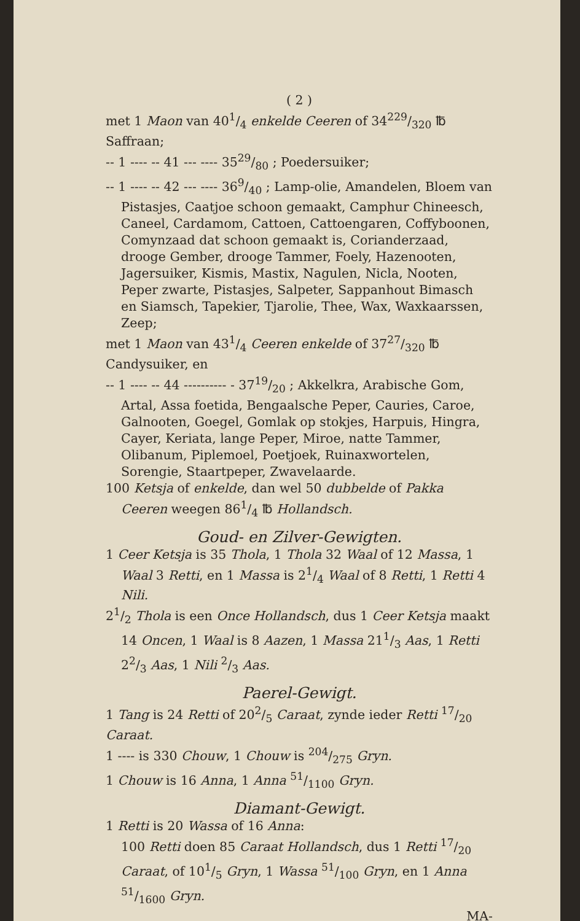( 2 )
met 1 Maon van 401/4 enkelde Ceeren of 34229/320 ℔ Saffraan;
-- 1 ---- -- 41 --- ---- 3529/80 ; Poedersuiker;
-- 1 ---- -- 42 --- ---- 369/40 ; Lamp-olie, Amandelen, Bloem van Pistasjes, Caatjoe schoon gemaakt, Camphur Chineesch, Caneel, Cardamom, Cattoen, Cattoengaren, Coffyboonen, Comynzaad dat schoon gemaakt is, Corianderzaad, drooge Gember, drooge Tammer, Foely, Hazenooten, Jagersuiker, Kismis, Mastix, Nagulen, Nicla, Nooten, Peper zwarte, Pistasjes, Salpeter, Sappanhout Bimasch en Siamsch, Tapekier, Tjarolie, Thee, Wax, Waxkaarssen, Zeep;
met 1 Maon van 431/4 Ceeren enkelde of 3727/320 ℔ Candysuiker, en
-- 1 ---- -- 44 ---------- - 3719/20 ; Akkelkra, Arabische Gom, Artal, Assa foetida, Bengaalsche Peper, Cauries, Caroe, Galnooten, Goegel, Gomlak op stokjes, Harpuis, Hingra, Cayer, Keriata, lange Peper, Miroe, natte Tammer, Olibanum, Piplemoel, Poetjoek, Ruinaxwortelen, Sorengie, Staartpeper, Zwavelaarde.
100 Ketsja of enkelde, dan wel 50 dubbelde of Pakka Ceeren weegen 861/4 ℔ Hollandsch.
Goud- en Zilver-Gewigten.
1 Ceer Ketsja is 35 Thola, 1 Thola 32 Waal of 12 Massa, 1 Waal 3 Retti, en 1 Massa is 21/4 Waal of 8 Retti, 1 Retti 4 Nili.
21/2 Thola is een Once Hollandsch, dus 1 Ceer Ketsja maakt 14 Oncen, 1 Waal is 8 Aazen, 1 Massa 211/3 Aas, 1 Retti 22/3 Aas, 1 Nili 2/3 Aas.
Paerel-Gewigt.
1 Tang is 24 Retti of 202/5 Caraat, zynde ieder Retti 17/20 Caraat.
1 ---- is 330 Chouw, 1 Chouw is 204/275 Gryn.
1 Chouw is 16 Anna, 1 Anna 51/1100 Gryn.
Diamant-Gewigt.
1 Retti is 20 Wassa of 16 Anna:
100 Retti doen 85 Caraat Hollandsch, dus 1 Retti 17/20 Caraat, of 101/5 Gryn, 1 Wassa 51/100 Gryn, en 1 Anna 51/1600 Gryn.
MA-